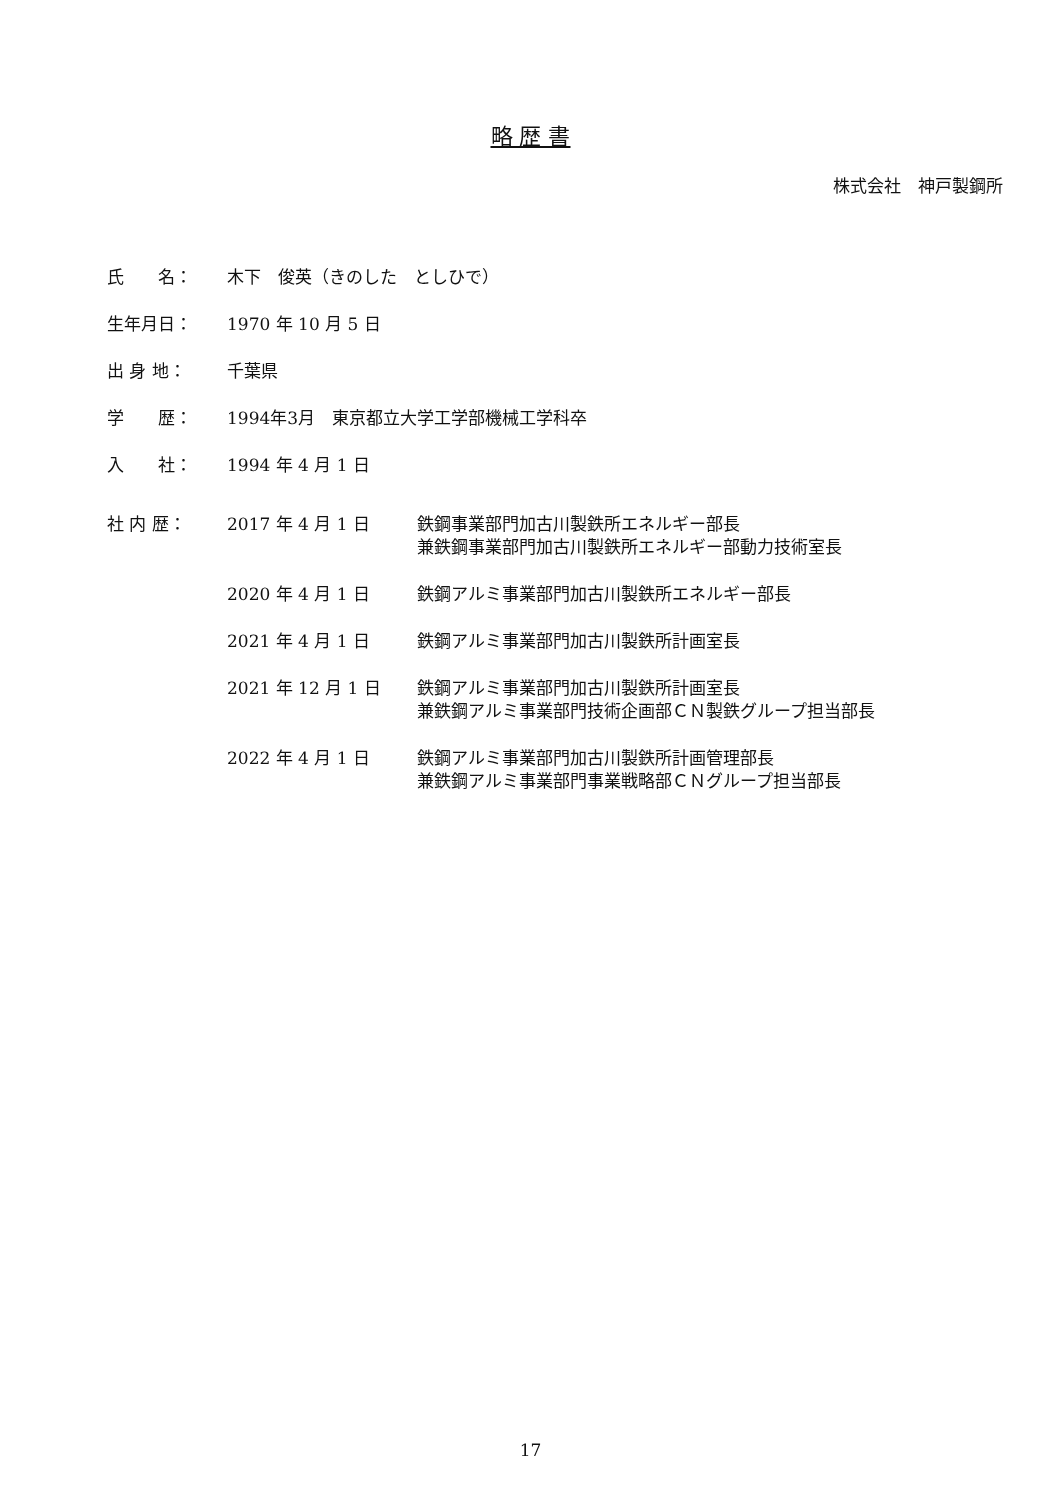略 歴 書
株式会社　神戸製鋼所
氏　　名： 木下　俊英（きのした　としひで）
生年月日： 1970 年 10 月 5 日
出 身 地： 千葉県
学　　歴： 1994年3月　東京都立大学工学部機械工学科卒
入　　社： 1994 年 4 月 1 日
社 内 歴： 2017 年 4 月 1 日 鉄鋼事業部門加古川製鉄所エネルギー部長
兼鉄鋼事業部門加古川製鉄所エネルギー部動力技術室長
2020 年 4 月 1 日 鉄鋼アルミ事業部門加古川製鉄所エネルギー部長
2021 年 4 月 1 日 鉄鋼アルミ事業部門加古川製鉄所計画室長
2021 年 12 月 1 日 鉄鋼アルミ事業部門加古川製鉄所計画室長
兼鉄鋼アルミ事業部門技術企画部ＣＮ製鉄グループ担当部長
2022 年 4 月 1 日 鉄鋼アルミ事業部門加古川製鉄所計画管理部長
兼鉄鋼アルミ事業部門事業戦略部ＣＮグループ担当部長
17